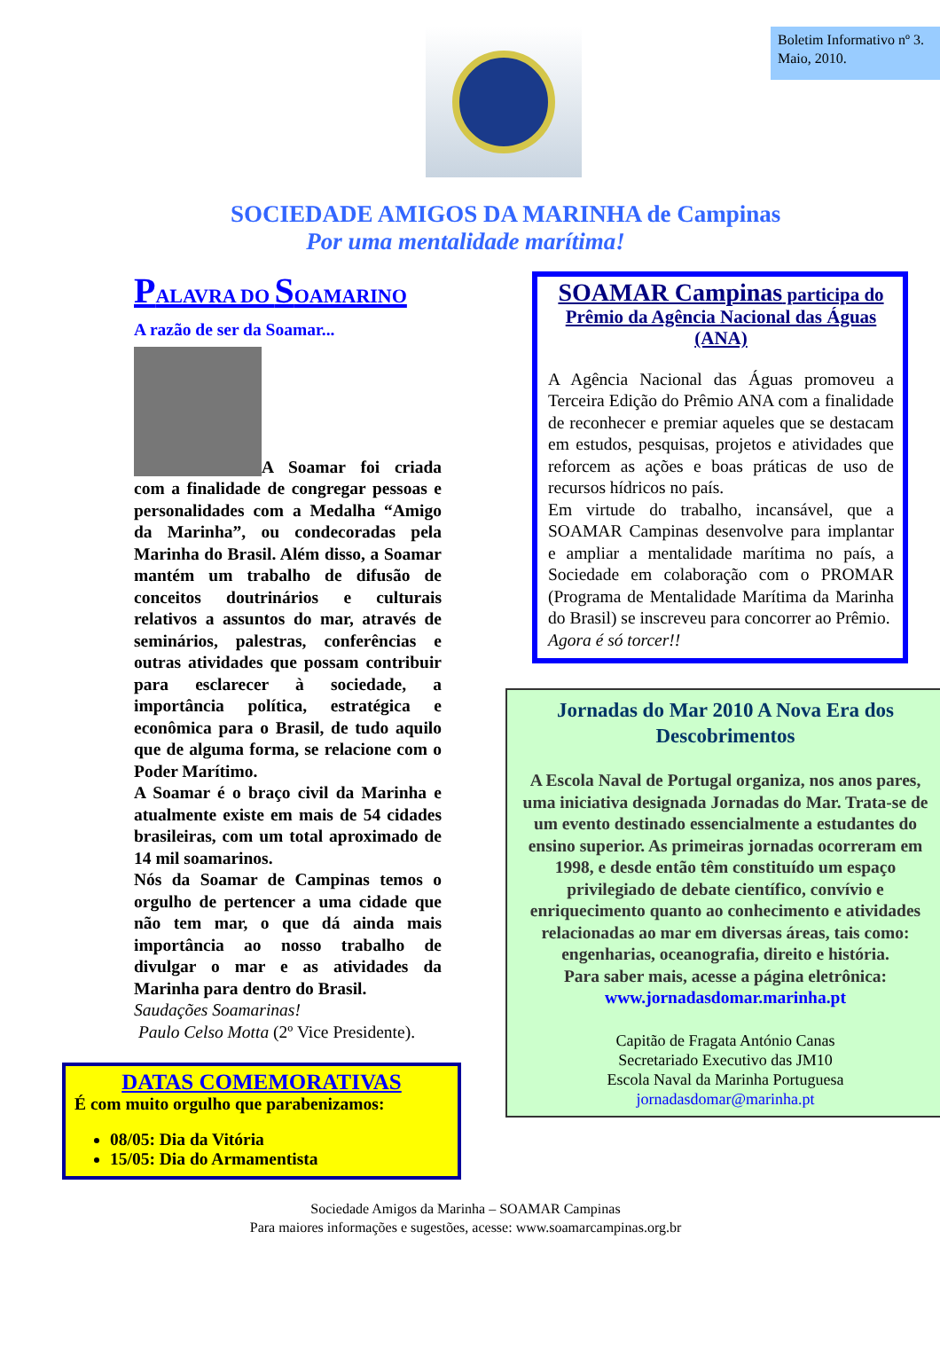Boletim Informativo nº 3. Maio, 2010.
SOCIEDADE AMIGOS DA MARINHA de Campinas
Por uma mentalidade marítima!
PALAVRA DO SOAMARINO
A razão de ser da Soamar...
A Soamar foi criada com a finalidade de congregar pessoas e personalidades com a Medalha “Amigo da Marinha”, ou condecoradas pela Marinha do Brasil. Além disso, a Soamar mantém um trabalho de difusão de conceitos doutrinários e culturais relativos a assuntos do mar, através de seminários, palestras, conferências e outras atividades que possam contribuir para esclarecer à sociedade, a importância política, estratégica e econômica para o Brasil, de tudo aquilo que de alguma forma, se relacione com o Poder Marítimo.
A Soamar é o braço civil da Marinha e atualmente existe em mais de 54 cidades brasileiras, com um total aproximado de 14 mil soamarinos.
Nós da Soamar de Campinas temos o orgulho de pertencer a uma cidade que não tem mar, o que dá ainda mais importância ao nosso trabalho de divulgar o mar e as atividades da Marinha para dentro do Brasil.
Saudações Soamarinas!
Paulo Celso Motta (2º Vice Presidente).
DATAS COMEMORATIVAS
É com muito orgulho que parabenizamos:
08/05: Dia da Vitória
15/05: Dia do Armamentista
SOAMAR Campinas participa do Prêmio da Agência Nacional das Águas (ANA)
A Agência Nacional das Águas promoveu a Terceira Edição do Prêmio ANA com a finalidade de reconhecer e premiar aqueles que se destacam em estudos, pesquisas, projetos e atividades que reforcem as ações e boas práticas de uso de recursos hídricos no país.
Em virtude do trabalho, incansável, que a SOAMAR Campinas desenvolve para implantar e ampliar a mentalidade marítima no país, a Sociedade em colaboração com o PROMAR (Programa de Mentalidade Marítima da Marinha do Brasil) se inscreveu para concorrer ao Prêmio.
Agora é só torcer!!
Jornadas do Mar 2010 A Nova Era dos Descobrimentos
A Escola Naval de Portugal organiza, nos anos pares, uma iniciativa designada Jornadas do Mar. Trata-se de um evento destinado essencialmente a estudantes do ensino superior. As primeiras jornadas ocorreram em 1998, e desde então têm constituído um espaço privilegiado de debate científico, convívio e enriquecimento quanto ao conhecimento e atividades relacionadas ao mar em diversas áreas, tais como: engenharias, oceanografia, direito e história.
Para saber mais, acesse a página eletrônica:
www.jornadasdomar.marinha.pt
Capitão de Fragata António Canas
Secretariado Executivo das JM10
Escola Naval da Marinha Portuguesa
jornadasdomar@marinha.pt
Sociedade Amigos da Marinha – SOAMAR Campinas
Para maiores informações e sugestões, acesse: www.soamarcampinas.org.br